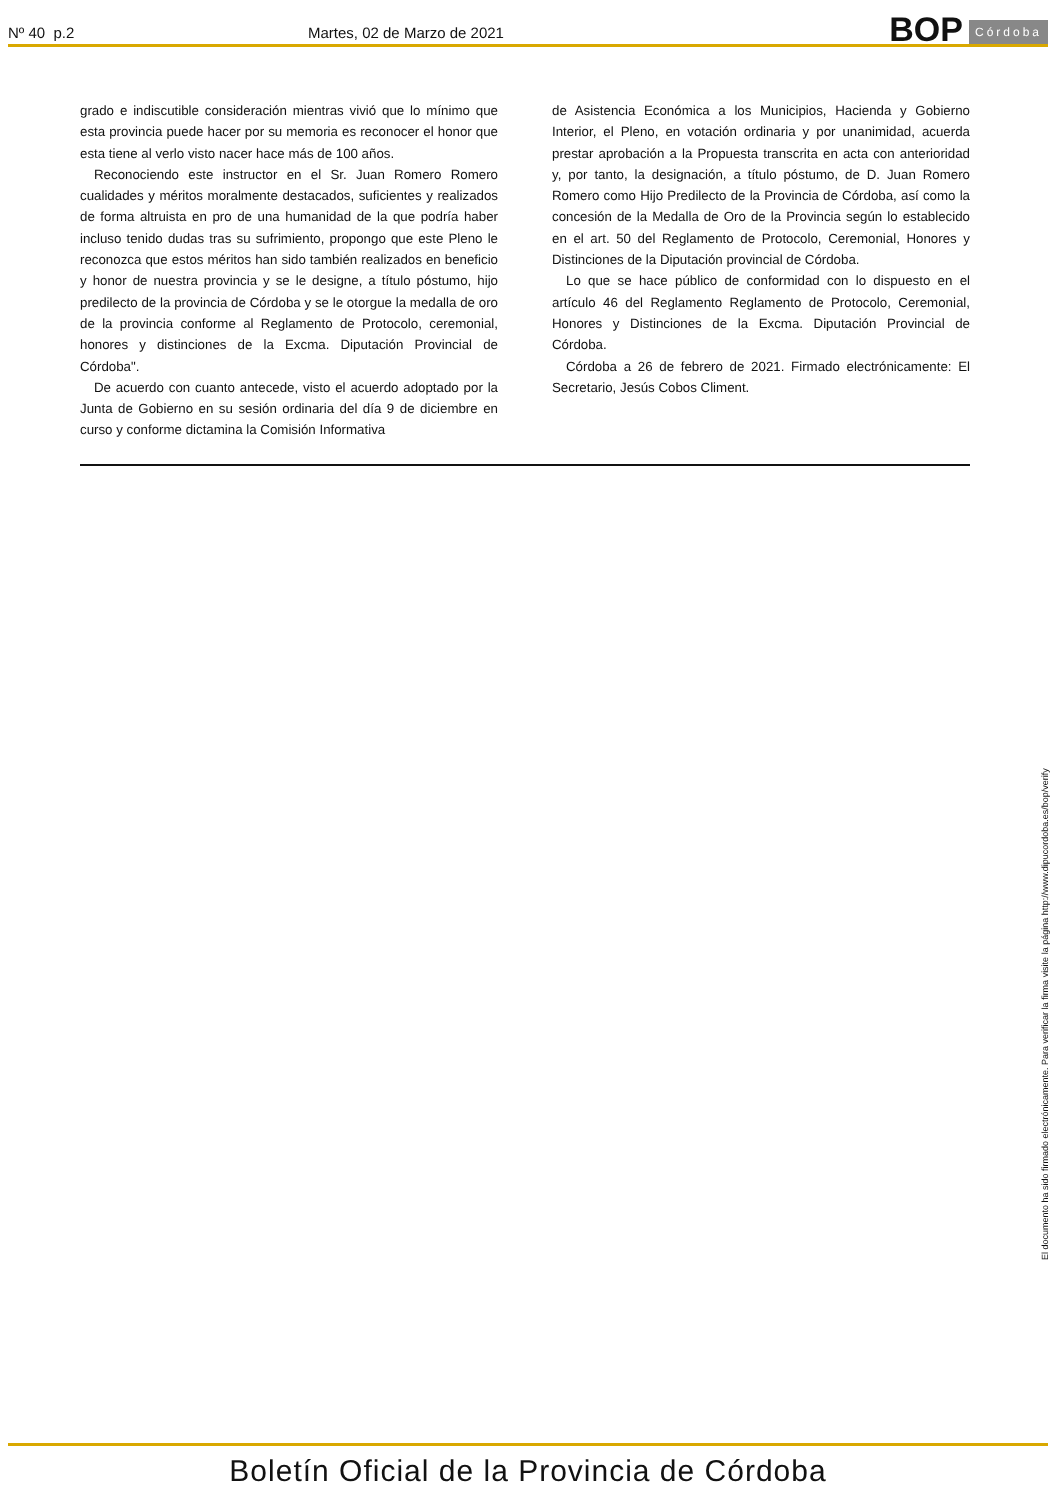Nº 40 p.2
Martes, 02 de Marzo de 2021
BOP Córdoba
grado e indiscutible consideración mientras vivió que lo mínimo que esta provincia puede hacer por su memoria es reconocer el honor que esta tiene al verlo visto nacer hace más de 100 años.
Reconociendo este instructor en el Sr. Juan Romero Romero cualidades y méritos moralmente destacados, suficientes y realizados de forma altruista en pro de una humanidad de la que podría haber incluso tenido dudas tras su sufrimiento, propongo que este Pleno le reconozca que estos méritos han sido también realizados en beneficio y honor de nuestra provincia y se le designe, a título póstumo, hijo predilecto de la provincia de Córdoba y se le otorgue la medalla de oro de la provincia conforme al Reglamento de Protocolo, ceremonial, honores y distinciones de la Excma. Diputación Provincial de Córdoba".
De acuerdo con cuanto antecede, visto el acuerdo adoptado por la Junta de Gobierno en su sesión ordinaria del día 9 de diciembre en curso y conforme dictamina la Comisión Informativa
de Asistencia Económica a los Municipios, Hacienda y Gobierno Interior, el Pleno, en votación ordinaria y por unanimidad, acuerda prestar aprobación a la Propuesta transcrita en acta con anterioridad y, por tanto, la designación, a título póstumo, de D. Juan Romero Romero como Hijo Predilecto de la Provincia de Córdoba, así como la concesión de la Medalla de Oro de la Provincia según lo establecido en el art. 50 del Reglamento de Protocolo, Ceremonial, Honores y Distinciones de la Diputación provincial de Córdoba.
Lo que se hace público de conformidad con lo dispuesto en el artículo 46 del Reglamento Reglamento de Protocolo, Ceremonial, Honores y Distinciones de la Excma. Diputación Provincial de Córdoba.
Córdoba a 26 de febrero de 2021. Firmado electrónicamente: El Secretario, Jesús Cobos Climent.
El documento ha sido firmado electrónicamente. Para verificar la firma visite la página http://www.dipucordoba.es/bop/verify
Boletín Oficial de la Provincia de Córdoba